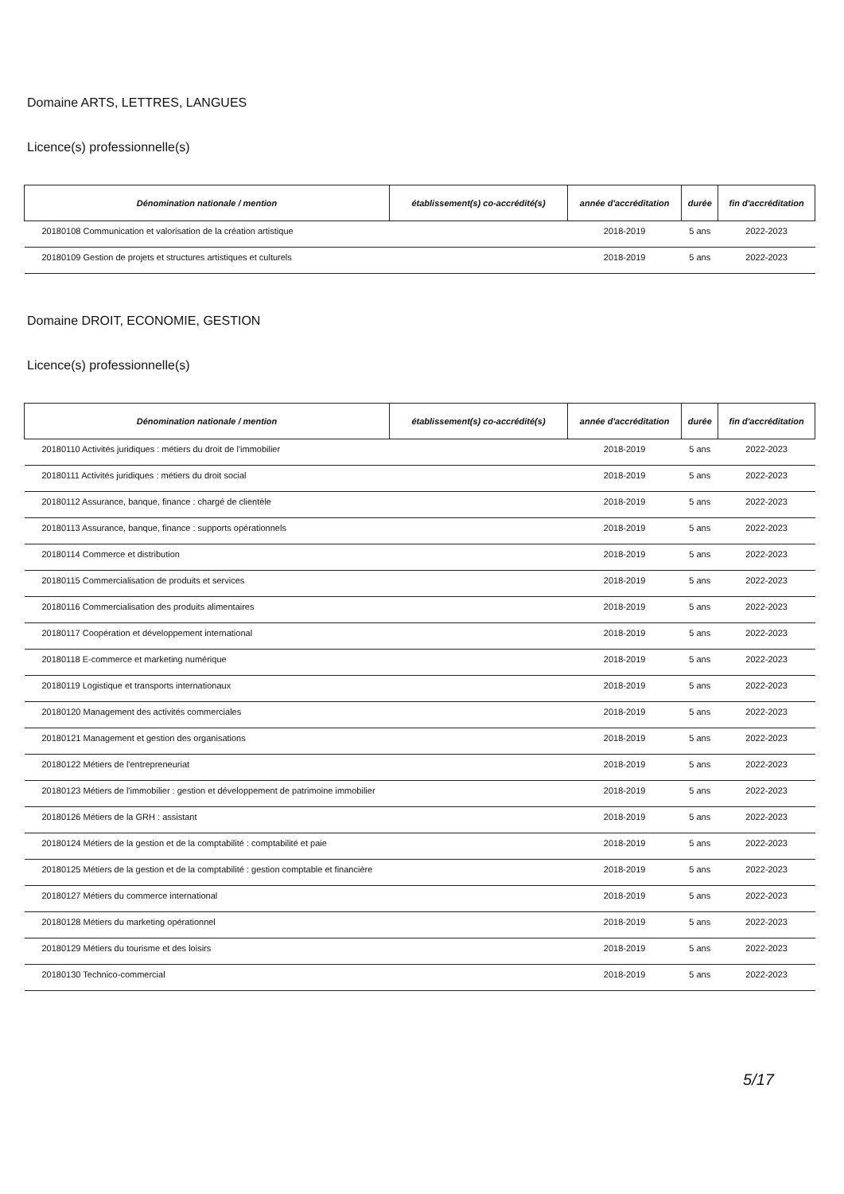Domaine ARTS, LETTRES, LANGUES
Licence(s) professionnelle(s)
| Dénomination nationale / mention | établissement(s) co-accrédité(s) | année d'accréditation | durée | fin d'accréditation |
| --- | --- | --- | --- | --- |
| 20180108 Communication et valorisation de la création artistique | | 2018-2019 | 5 ans | 2022-2023 |
| 20180109 Gestion de projets et structures artistiques et culturels | | 2018-2019 | 5 ans | 2022-2023 |
Domaine DROIT, ECONOMIE, GESTION
Licence(s) professionnelle(s)
| Dénomination nationale / mention | établissement(s) co-accrédité(s) | année d'accréditation | durée | fin d'accréditation |
| --- | --- | --- | --- | --- |
| 20180110 Activités juridiques : métiers du droit de l'immobilier | | 2018-2019 | 5 ans | 2022-2023 |
| 20180111 Activités juridiques : métiers du droit social | | 2018-2019 | 5 ans | 2022-2023 |
| 20180112 Assurance, banque, finance : chargé de clientèle | | 2018-2019 | 5 ans | 2022-2023 |
| 20180113 Assurance, banque, finance : supports opérationnels | | 2018-2019 | 5 ans | 2022-2023 |
| 20180114 Commerce et distribution | | 2018-2019 | 5 ans | 2022-2023 |
| 20180115 Commercialisation de produits et services | | 2018-2019 | 5 ans | 2022-2023 |
| 20180116 Commercialisation des produits alimentaires | | 2018-2019 | 5 ans | 2022-2023 |
| 20180117 Coopération et développement international | | 2018-2019 | 5 ans | 2022-2023 |
| 20180118 E-commerce et marketing numérique | | 2018-2019 | 5 ans | 2022-2023 |
| 20180119 Logistique et transports internationaux | | 2018-2019 | 5 ans | 2022-2023 |
| 20180120 Management des activités commerciales | | 2018-2019 | 5 ans | 2022-2023 |
| 20180121 Management et gestion des organisations | | 2018-2019 | 5 ans | 2022-2023 |
| 20180122 Métiers de l'entrepreneuriat | | 2018-2019 | 5 ans | 2022-2023 |
| 20180123 Métiers de l'immobilier : gestion et développement de patrimoine immobilier | | 2018-2019 | 5 ans | 2022-2023 |
| 20180126 Métiers de la GRH : assistant | | 2018-2019 | 5 ans | 2022-2023 |
| 20180124 Métiers de la gestion et de la comptabilité : comptabilité et paie | | 2018-2019 | 5 ans | 2022-2023 |
| 20180125 Métiers de la gestion et de la comptabilité : gestion comptable et financière | | 2018-2019 | 5 ans | 2022-2023 |
| 20180127 Métiers du commerce international | | 2018-2019 | 5 ans | 2022-2023 |
| 20180128 Métiers du marketing opérationnel | | 2018-2019 | 5 ans | 2022-2023 |
| 20180129 Métiers du tourisme et des loisirs | | 2018-2019 | 5 ans | 2022-2023 |
| 20180130 Technico-commercial | | 2018-2019 | 5 ans | 2022-2023 |
5/17